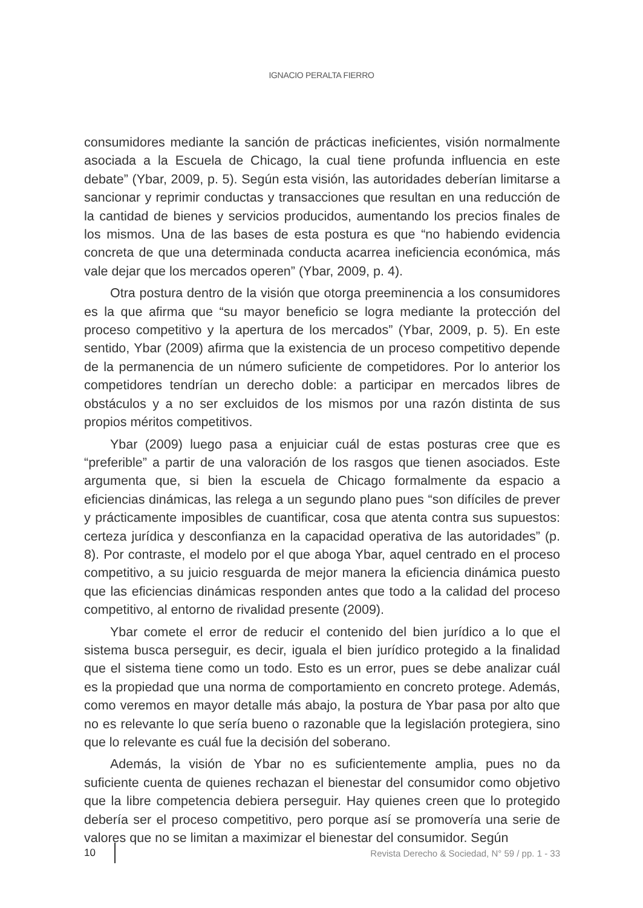IGNACIO PERALTA FIERRO
consumidores mediante la sanción de prácticas ineficientes, visión normalmente asociada a la Escuela de Chicago, la cual tiene profunda influencia en este debate” (Ybar, 2009, p. 5). Según esta visión, las autoridades deberían limitarse a sancionar y reprimir conductas y transacciones que resultan en una reducción de la cantidad de bienes y servicios producidos, aumentando los precios finales de los mismos. Una de las bases de esta postura es que “no habiendo evidencia concreta de que una determinada conducta acarrea ineficiencia económica, más vale dejar que los mercados operen” (Ybar, 2009, p. 4).
Otra postura dentro de la visión que otorga preeminencia a los consumidores es la que afirma que “su mayor beneficio se logra mediante la protección del proceso competitivo y la apertura de los mercados” (Ybar, 2009, p. 5). En este sentido, Ybar (2009) afirma que la existencia de un proceso competitivo depende de la permanencia de un número suficiente de competidores. Por lo anterior los competidores tendrían un derecho doble: a participar en mercados libres de obstáculos y a no ser excluidos de los mismos por una razón distinta de sus propios méritos competitivos.
Ybar (2009) luego pasa a enjuiciar cuál de estas posturas cree que es “preferible” a partir de una valoración de los rasgos que tienen asociados. Este argumenta que, si bien la escuela de Chicago formalmente da espacio a eficiencias dinámicas, las relega a un segundo plano pues “son difíciles de prever y prácticamente imposibles de cuantificar, cosa que atenta contra sus supuestos: certeza jurídica y desconfianza en la capacidad operativa de las autoridades” (p. 8). Por contraste, el modelo por el que aboga Ybar, aquel centrado en el proceso competitivo, a su juicio resguarda de mejor manera la eficiencia dinámica puesto que las eficiencias dinámicas responden antes que todo a la calidad del proceso competitivo, al entorno de rivalidad presente (2009).
Ybar comete el error de reducir el contenido del bien jurídico a lo que el sistema busca perseguir, es decir, iguala el bien jurídico protegido a la finalidad que el sistema tiene como un todo. Esto es un error, pues se debe analizar cuál es la propiedad que una norma de comportamiento en concreto protege. Además, como veremos en mayor detalle más abajo, la postura de Ybar pasa por alto que no es relevante lo que sería bueno o razonable que la legislación protegiera, sino que lo relevante es cuál fue la decisión del soberano.
Además, la visión de Ybar no es suficientemente amplia, pues no da suficiente cuenta de quienes rechazan el bienestar del consumidor como objetivo que la libre competencia debiera perseguir. Hay quienes creen que lo protegido debería ser el proceso competitivo, pero porque así se promovería una serie de valores que no se limitan a maximizar el bienestar del consumidor. Según
10 Revista Derecho & Sociedad, N° 59 / pp. 1 - 33